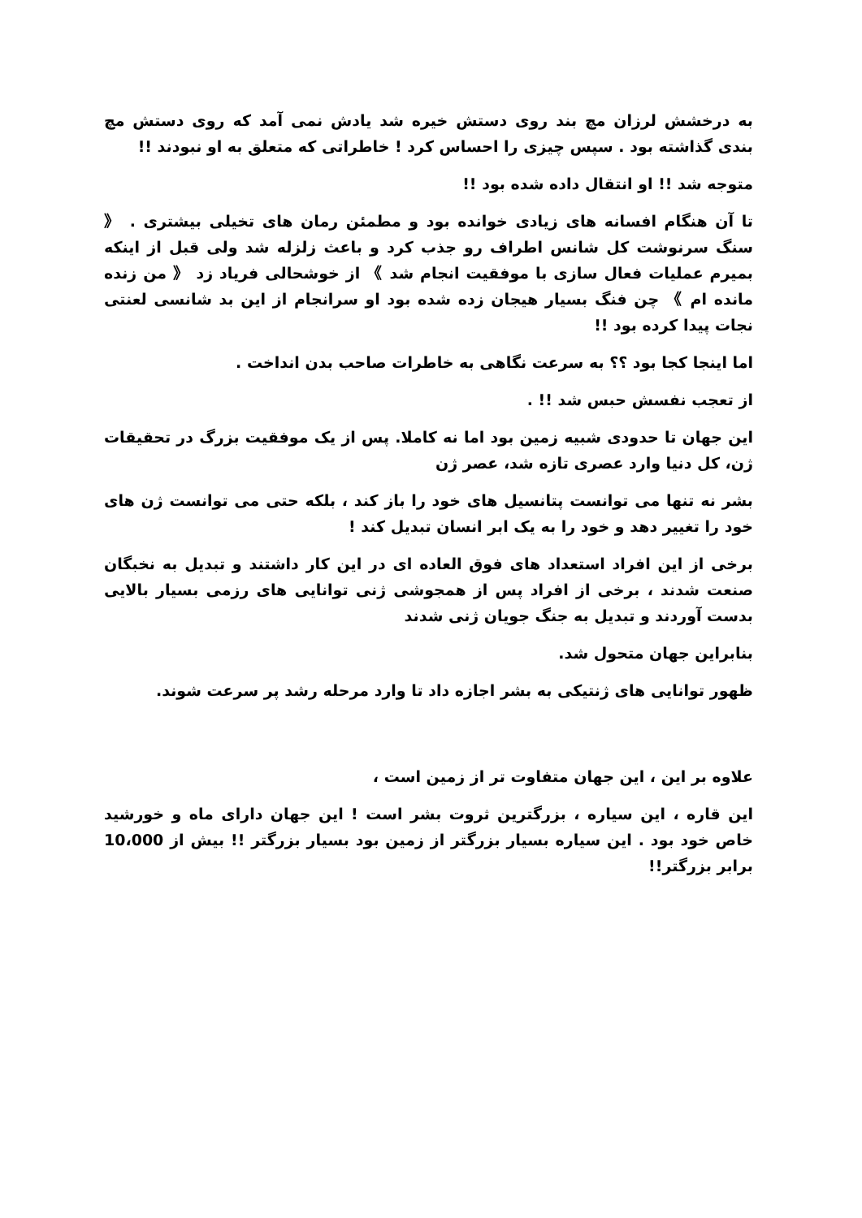به درخشش لرزان مچ بند روی دستش خیره شد یادش نمی آمد که روی دستش مچ بندی گذاشته بود . سپس چیزی را احساس کرد ! خاطراتی که متعلق به او نبودند !!
متوجه شد !! او انتقال داده شده بود !!
تا آن هنگام افسانه های زیادی خوانده بود و مطمئن رمان های تخیلی بیشتری . 《 سنگ سرنوشت کل شانس اطراف رو جذب کرد و باعث زلزله شد ولی قبل از اینکه بمیرم عملیات فعال سازی با موفقیت انجام شد 》 از خوشحالی فریاد زد 《 من زنده مانده ام 》 چن فنگ بسیار هیجان زده شده بود او سرانجام از این بد شانسی لعنتی نجات پیدا کرده بود !!
اما اینجا کجا بود ؟؟ به سرعت نگاهی به خاطرات صاحب بدن انداخت .
از تعجب نفسش حبس شد !! .
این جهان تا حدودی شبیه زمین بود اما نه کاملا. پس از یک موفقیت بزرگ در تحقیقات ژن، کل دنیا وارد عصری تازه شد، عصر ژن
بشر نه تنها می توانست پتانسیل های خود را باز کند ، بلکه حتی می توانست ژن های خود را تغییر دهد و خود را به یک ابر انسان تبدیل کند !
برخی از این افراد استعداد های فوق العاده ای در این کار داشتند و تبدیل به نخبگان صنعت شدند ، برخی از افراد پس از همجوشی ژنی توانایی های رزمی بسیار بالایی بدست آوردند و تبدیل به جنگ جویان ژنی شدند
بنابراین جهان متحول شد.
ظهور توانایی های ژنتیکی به بشر اجازه داد تا وارد مرحله رشد پر سرعت شوند.
علاوه بر این ، این جهان متفاوت تر از زمین است ،
این قاره ، این سیاره ، بزرگترین ثروت بشر است ! این جهان دارای ماه و خورشید خاص خود بود . این سیاره بسیار بزرگتر از زمین بود بسیار بزرگتر !! بیش از 10،000 برابر بزرگتر!!